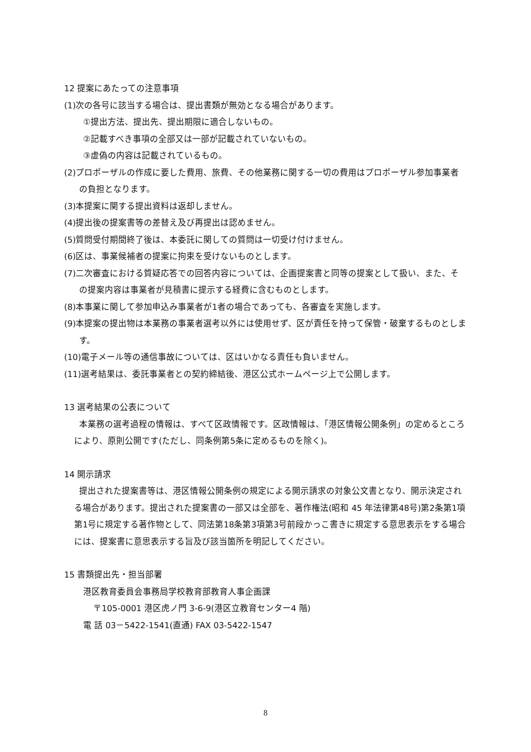12 提案にあたっての注意事項
(1)次の各号に該当する場合は、提出書類が無効となる場合があります。
①提出方法、提出先、提出期限に適合しないもの。
②記載すべき事項の全部又は一部が記載されていないもの。
③虚偽の内容は記載されているもの。
(2)プロポーザルの作成に要した費用、旅費、その他業務に関する一切の費用はプロポーザル参加事業者の負担となります。
(3)本提案に関する提出資料は返却しません。
(4)提出後の提案書等の差替え及び再提出は認めません。
(5)質問受付期間終了後は、本委託に関しての質問は一切受け付けません。
(6)区は、事業候補者の提案に拘束を受けないものとします。
(7)二次審査における質疑応答での回答内容については、企画提案書と同等の提案として扱い、また、その提案内容は事業者が見積書に提示する経費に含むものとします。
(8)本事業に関して参加申込み事業者が1者の場合であっても、各審査を実施します。
(9)本提案の提出物は本業務の事業者選考以外には使用せず、区が責任を持って保管・破棄するものとします。
(10)電子メール等の通信事故については、区はいかなる責任も負いません。
(11)選考結果は、委託事業者との契約締結後、港区公式ホームページ上で公開します。
13 選考結果の公表について
本業務の選考過程の情報は、すべて区政情報です。区政情報は、「港区情報公開条例」の定めるところにより、原則公開です(ただし、同条例第5条に定めるものを除く)。
14 開示請求
提出された提案書等は、港区情報公開条例の規定による開示請求の対象公文書となり、開示決定される場合があります。提出された提案書の一部又は全部を、著作権法(昭和 45 年法律第48号)第2条第1項第1号に規定する著作物として、同法第18条第3項第3号前段かっこ書きに規定する意思表示をする場合には、提案書に意思表示する旨及び該当箇所を明記してください。
15 書類提出先・担当部署
港区教育委員会事務局学校教育部教育人事企画課
〒105-0001 港区虎ノ門 3-6-9(港区立教育センター4 階)
電 話 03－5422-1541(直通) FAX 03-5422-1547
8